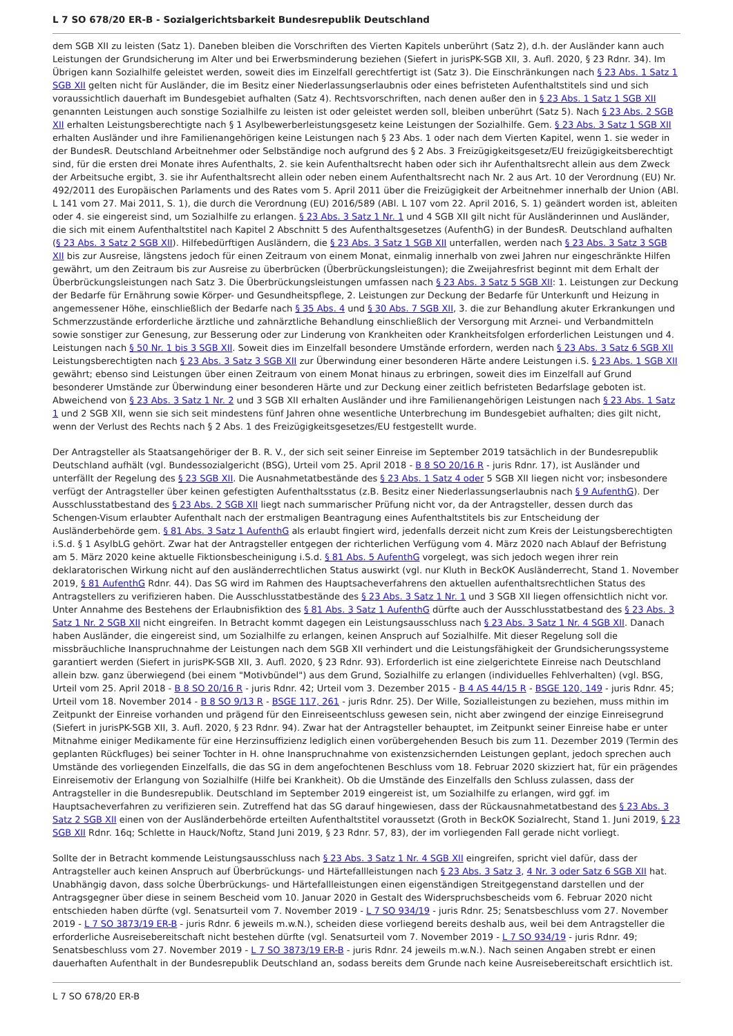L 7 SO 678/20 ER-B - Sozialgerichtsbarkeit Bundesrepublik Deutschland
dem SGB XII zu leisten (Satz 1). Daneben bleiben die Vorschriften des Vierten Kapitels unberührt (Satz 2), d.h. der Ausländer kann auch Leistungen der Grundsicherung im Alter und bei Erwerbsminderung beziehen (Siefert in jurisPK-SGB XII, 3. Aufl. 2020, § 23 Rdnr. 34). Im Übrigen kann Sozialhilfe geleistet werden, soweit dies im Einzelfall gerechtfertigt ist (Satz 3). Die Einschränkungen nach § 23 Abs. 1 Satz 1 SGB XII gelten nicht für Ausländer, die im Besitz einer Niederlassungserlaubnis oder eines befristeten Aufenthaltstitels sind und sich voraussichtlich dauerhaft im Bundesgebiet aufhalten (Satz 4). Rechtsvorschriften, nach denen außer den in § 23 Abs. 1 Satz 1 SGB XII genannten Leistungen auch sonstige Sozialhilfe zu leisten ist oder geleistet werden soll, bleiben unberührt (Satz 5). Nach § 23 Abs. 2 SGB XII erhalten Leistungsberechtigte nach § 1 Asylbewerberleistungsgesetz keine Leistungen der Sozialhilfe. Gem. § 23 Abs. 3 Satz 1 SGB XII erhalten Ausländer und ihre Familienangehörigen keine Leistungen nach § 23 Abs. 1 oder nach dem Vierten Kapitel, wenn 1. sie weder in der BundesR. Deutschland Arbeitnehmer oder Selbständige noch aufgrund des § 2 Abs. 3 Freizügigkeitsgesetz/EU freizügigkeitsberechtigt sind, für die ersten drei Monate ihres Aufenthalts, 2. sie kein Aufenthaltsrecht haben oder sich ihr Aufenthaltsrecht allein aus dem Zweck der Arbeitsuche ergibt, 3. sie ihr Aufenthaltsrecht allein oder neben einem Aufenthaltsrecht nach Nr. 2 aus Art. 10 der Verordnung (EU) Nr. 492/2011 des Europäischen Parlaments und des Rates vom 5. April 2011 über die Freizügigkeit der Arbeitnehmer innerhalb der Union (ABl. L 141 vom 27. Mai 2011, S. 1), die durch die Verordnung (EU) 2016/589 (ABl. L 107 vom 22. April 2016, S. 1) geändert worden ist, ableiten oder 4. sie eingereist sind, um Sozialhilfe zu erlangen. § 23 Abs. 3 Satz 1 Nr. 1 und 4 SGB XII gilt nicht für Ausländerinnen und Ausländer, die sich mit einem Aufenthaltstitel nach Kapitel 2 Abschnitt 5 des Aufenthaltsgesetzes (AufenthG) in der BundesR. Deutschland aufhalten (§ 23 Abs. 3 Satz 2 SGB XII). Hilfebedürftigen Ausländern, die § 23 Abs. 3 Satz 1 SGB XII unterfallen, werden nach § 23 Abs. 3 Satz 3 SGB XII bis zur Ausreise, längstens jedoch für einen Zeitraum von einem Monat, einmalig innerhalb von zwei Jahren nur eingeschränkte Hilfen gewährt, um den Zeitraum bis zur Ausreise zu überbrücken (Überbrückungsleistungen); die Zweijahresfrist beginnt mit dem Erhalt der Überbrückungsleistungen nach Satz 3. Die Überbrückungsleistungen umfassen nach § 23 Abs. 3 Satz 5 SGB XII: 1. Leistungen zur Deckung der Bedarfe für Ernährung sowie Körper- und Gesundheitspflege, 2. Leistungen zur Deckung der Bedarfe für Unterkunft und Heizung in angemessener Höhe, einschließlich der Bedarfe nach § 35 Abs. 4 und § 30 Abs. 7 SGB XII, 3. die zur Behandlung akuter Erkrankungen und Schmerzzustände erforderliche ärztliche und zahnärztliche Behandlung einschließlich der Versorgung mit Arznei- und Verbandmitteln sowie sonstiger zur Genesung, zur Besserung oder zur Linderung von Krankheiten oder Krankheitsfolgen erforderlichen Leistungen und 4. Leistungen nach § 50 Nr. 1 bis 3 SGB XII. Soweit dies im Einzelfall besondere Umstände erfordern, werden nach § 23 Abs. 3 Satz 6 SGB XII Leistungsberechtigten nach § 23 Abs. 3 Satz 3 SGB XII zur Überwindung einer besonderen Härte andere Leistungen i.S. § 23 Abs. 1 SGB XII gewährt; ebenso sind Leistungen über einen Zeitraum von einem Monat hinaus zu erbringen, soweit dies im Einzelfall auf Grund besonderer Umstände zur Überwindung einer besonderen Härte und zur Deckung einer zeitlich befristeten Bedarfslage geboten ist. Abweichend von § 23 Abs. 3 Satz 1 Nr. 2 und 3 SGB XII erhalten Ausländer und ihre Familienangehörigen Leistungen nach § 23 Abs. 1 Satz 1 und 2 SGB XII, wenn sie sich seit mindestens fünf Jahren ohne wesentliche Unterbrechung im Bundesgebiet aufhalten; dies gilt nicht, wenn der Verlust des Rechts nach § 2 Abs. 1 des Freizügigkeitsgesetzes/EU festgestellt wurde.
Der Antragsteller als Staatsangehöriger der B. R. V., der sich seit seiner Einreise im September 2019 tatsächlich in der Bundesrepublik Deutschland aufhält (vgl. Bundessozialgericht (BSG), Urteil vom 25. April 2018 - B 8 SO 20/16 R - juris Rdnr. 17), ist Ausländer und unterfällt der Regelung des § 23 SGB XII. Die Ausnahmetatbestände des § 23 Abs. 1 Satz 4 oder 5 SGB XII liegen nicht vor; insbesondere verfügt der Antragsteller über keinen gefestigten Aufenthaltsstatus (z.B. Besitz einer Niederlassungserlaubnis nach § 9 AufenthG). Der Ausschlusstatbestand des § 23 Abs. 2 SGB XII liegt nach summarischer Prüfung nicht vor, da der Antragsteller, dessen durch das Schengen-Visum erlaubter Aufenthalt nach der erstmaligen Beantragung eines Aufenthaltstitels bis zur Entscheidung der Ausländerbehörde gem. § 81 Abs. 3 Satz 1 AufenthG als erlaubt fingiert wird, jedenfalls derzeit nicht zum Kreis der Leistungsberechtigten i.S.d. § 1 AsylbLG gehört. Zwar hat der Antragsteller entgegen der richterlichen Verfügung vom 4. März 2020 nach Ablauf der Befristung am 5. März 2020 keine aktuelle Fiktionsbescheinigung i.S.d. § 81 Abs. 5 AufenthG vorgelegt, was sich jedoch wegen ihrer rein deklaratorischen Wirkung nicht auf den ausländerrechtlichen Status auswirkt (vgl. nur Kluth in BeckOK Ausländerrecht, Stand 1. November 2019, § 81 AufenthG Rdnr. 44). Das SG wird im Rahmen des Hauptsacheverfahrens den aktuellen aufenthaltsrechtlichen Status des Antragstellers zu verifizieren haben. Die Ausschlusstatbestände des § 23 Abs. 3 Satz 1 Nr. 1 und 3 SGB XII liegen offensichtlich nicht vor. Unter Annahme des Bestehens der Erlaubnisfiktion des § 81 Abs. 3 Satz 1 AufenthG dürfte auch der Ausschlusstatbestand des § 23 Abs. 3 Satz 1 Nr. 2 SGB XII nicht eingreifen. In Betracht kommt dagegen ein Leistungsausschluss nach § 23 Abs. 3 Satz 1 Nr. 4 SGB XII. Danach haben Ausländer, die eingereist sind, um Sozialhilfe zu erlangen, keinen Anspruch auf Sozialhilfe. Mit dieser Regelung soll die missbräuchliche Inanspruchnahme der Leistungen nach dem SGB XII verhindert und die Leistungsfähigkeit der Grundsicherungssysteme garantiert werden (Siefert in jurisPK-SGB XII, 3. Aufl. 2020, § 23 Rdnr. 93). Erforderlich ist eine zielgerichtete Einreise nach Deutschland allein bzw. ganz überwiegend (bei einem "Motivbündel") aus dem Grund, Sozialhilfe zu erlangen (individuelles Fehlverhalten) (vgl. BSG, Urteil vom 25. April 2018 - B 8 SO 20/16 R - juris Rdnr. 42; Urteil vom 3. Dezember 2015 - B 4 AS 44/15 R - BSGE 120, 149 - juris Rdnr. 45; Urteil vom 18. November 2014 - B 8 SO 9/13 R - BSGE 117, 261 - juris Rdnr. 25). Der Wille, Sozialleistungen zu beziehen, muss mithin im Zeitpunkt der Einreise vorhanden und prägend für den Einreiseentschluss gewesen sein, nicht aber zwingend der einzige Einreisegrund (Siefert in jurisPK-SGB XII, 3. Aufl. 2020, § 23 Rdnr. 94). Zwar hat der Antragsteller behauptet, im Zeitpunkt seiner Einreise habe er unter Mitnahme einiger Medikamente für eine Herzinsuffizienz lediglich einen vorübergehenden Besuch bis zum 11. Dezember 2019 (Termin des geplanten Rückfluges) bei seiner Tochter in H. ohne Inanspruchnahme von existenzsichernden Leistungen geplant, jedoch sprechen auch Umstände des vorliegenden Einzelfalls, die das SG in dem angefochtenen Beschluss vom 18. Februar 2020 skizziert hat, für ein prägendes Einreisemotiv der Erlangung von Sozialhilfe (Hilfe bei Krankheit). Ob die Umstände des Einzelfalls den Schluss zulassen, dass der Antragsteller in die Bundesrepublik. Deutschland im September 2019 eingereist ist, um Sozialhilfe zu erlangen, wird ggf. im Hauptsacheverfahren zu verifizieren sein. Zutreffend hat das SG darauf hingewiesen, dass der Rückausnahmetatbestand des § 23 Abs. 3 Satz 2 SGB XII einen von der Ausländerbehörde erteilten Aufenthaltstitel voraussetzt (Groth in BeckOK Sozialrecht, Stand 1. Juni 2019, § 23 SGB XII Rdnr. 16q; Schlette in Hauck/Noftz, Stand Juni 2019, § 23 Rdnr. 57, 83), der im vorliegenden Fall gerade nicht vorliegt.
Sollte der in Betracht kommende Leistungsausschluss nach § 23 Abs. 3 Satz 1 Nr. 4 SGB XII eingreifen, spricht viel dafür, dass der Antragsteller auch keinen Anspruch auf Überbrückungs- und Härtefallleistungen nach § 23 Abs. 3 Satz 3, 4 Nr. 3 oder Satz 6 SGB XII hat. Unabhängig davon, dass solche Überbrückungs- und Härtefallleistungen einen eigenständigen Streitgegenstand darstellen und der Antragsgegner über diese in seinem Bescheid vom 10. Januar 2020 in Gestalt des Widerspruchsbescheids vom 6. Februar 2020 nicht entschieden haben dürfte (vgl. Senatsurteil vom 7. November 2019 - L 7 SO 934/19 - juris Rdnr. 25; Senatsbeschluss vom 27. November 2019 - L 7 SO 3873/19 ER-B - juris Rdnr. 6 jeweils m.w.N.), scheiden diese vorliegend bereits deshalb aus, weil bei dem Antragsteller die erforderliche Ausreisebereitschaft nicht bestehen dürfte (vgl. Senatsurteil vom 7. November 2019 - L 7 SO 934/19 - juris Rdnr. 49; Senatsbeschluss vom 27. November 2019 - L 7 SO 3873/19 ER-B - juris Rdnr. 24 jeweils m.w.N.). Nach seinen Angaben strebt er einen dauerhaften Aufenthalt in der Bundesrepublik Deutschland an, sodass bereits dem Grunde nach keine Ausreisebereitschaft ersichtlich ist.
L 7 SO 678/20 ER-B